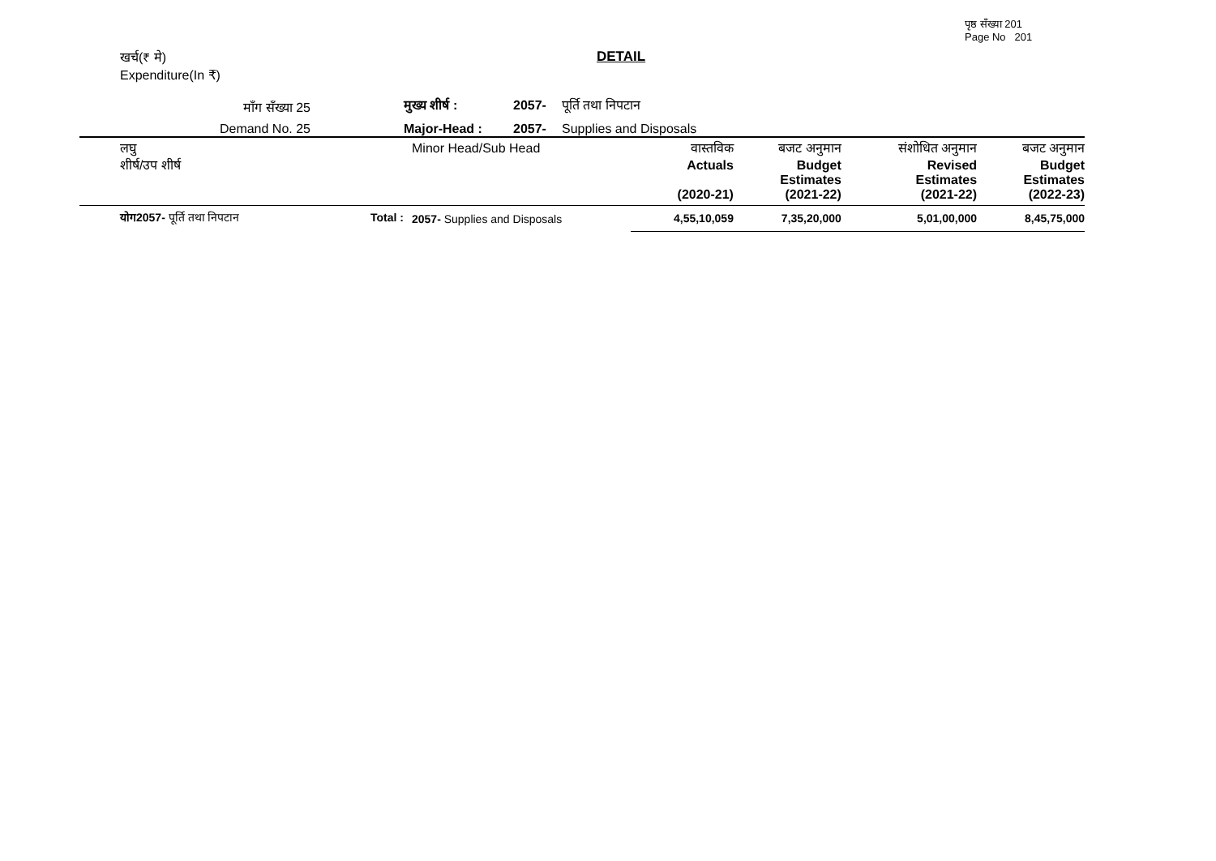पृष्ठ सँख्या 201
Page No 201
खर्च(₹ मे)
Expenditure(In ₹)
DETAIL
माँग सँख्या 25
मुख्य शीर्ष :
2057-
पूर्ति तथा निपटान
Demand No. 25
Major-Head :
2057-
Supplies and Disposals
| लघु शीर्ष/उप शीर्ष | Minor Head/Sub Head | वास्तविक Actuals (2020-21) | बजट अनुमान Budget Estimates (2021-22) | संशोधित अनुमान Revised Estimates (2021-22) | बजट अनुमान Budget Estimates (2022-23) |
| --- | --- | --- | --- | --- | --- |
| योग2057- पूर्ति तथा निपटान Total : | 2057- Supplies and Disposals | 4,55,10,059 | 7,35,20,000 | 5,01,00,000 | 8,45,75,000 |